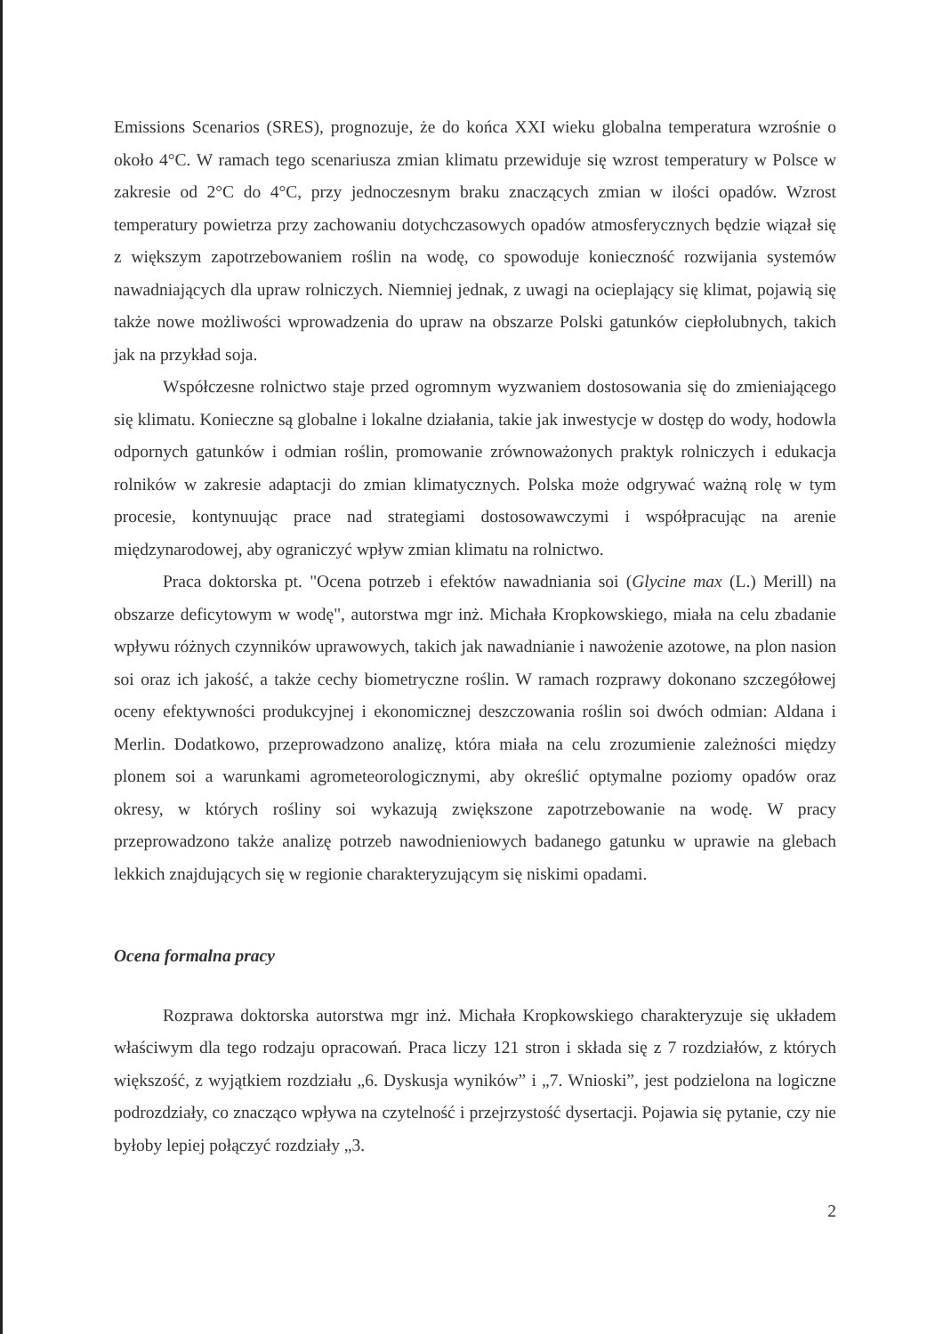Emissions Scenarios (SRES), prognozuje, że do końca XXI wieku globalna temperatura wzrośnie o około 4°C. W ramach tego scenariusza zmian klimatu przewiduje się wzrost temperatury w Polsce w zakresie od 2°C do 4°C, przy jednoczesnym braku znaczących zmian w ilości opadów. Wzrost temperatury powietrza przy zachowaniu dotychczasowych opadów atmosferycznych będzie wiązał się z większym zapotrzebowaniem roślin na wodę, co spowoduje konieczność rozwijania systemów nawadniających dla upraw rolniczych. Niemniej jednak, z uwagi na ocieplający się klimat, pojawią się także nowe możliwości wprowadzenia do upraw na obszarze Polski gatunków ciepłolubnych, takich jak na przykład soja.
Współczesne rolnictwo staje przed ogromnym wyzwaniem dostosowania się do zmieniającego się klimatu. Konieczne są globalne i lokalne działania, takie jak inwestycje w dostęp do wody, hodowla odpornych gatunków i odmian roślin, promowanie zrównoważonych praktyk rolniczych i edukacja rolników w zakresie adaptacji do zmian klimatycznych. Polska może odgrywać ważną rolę w tym procesie, kontynuując prace nad strategiami dostosowawczymi i współpracując na arenie międzynarodowej, aby ograniczyć wpływ zmian klimatu na rolnictwo.
Praca doktorska pt. "Ocena potrzeb i efektów nawadniania soi (Glycine max (L.) Merill) na obszarze deficytowym w wodę", autorstwa mgr inż. Michała Kropkowskiego, miała na celu zbadanie wpływu różnych czynników uprawowych, takich jak nawadnianie i nawożenie azotowe, na plon nasion soi oraz ich jakość, a także cechy biometryczne roślin. W ramach rozprawy dokonano szczegółowej oceny efektywności produkcyjnej i ekonomicznej deszczowania roślin soi dwóch odmian: Aldana i Merlin. Dodatkowo, przeprowadzono analizę, która miała na celu zrozumienie zależności między plonem soi a warunkami agrometeorologicznymi, aby określić optymalne poziomy opadów oraz okresy, w których rośliny soi wykazują zwiększone zapotrzebowanie na wodę. W pracy przeprowadzono także analizę potrzeb nawodnieniowych badanego gatunku w uprawie na glebach lekkich znajdujących się w regionie charakteryzującym się niskimi opadami.
Ocena formalna pracy
Rozprawa doktorska autorstwa mgr inż. Michała Kropkowskiego charakteryzuje się układem właściwym dla tego rodzaju opracowań. Praca liczy 121 stron i składa się z 7 rozdziałów, z których większość, z wyjątkiem rozdziału „6. Dyskusja wyników” i „7. Wnioski”, jest podzielona na logiczne podrozdziały, co znacząco wpływa na czytelność i przejrzystość dysertacji. Pojawia się pytanie, czy nie byłoby lepiej połączyć rozdziały „3.
2